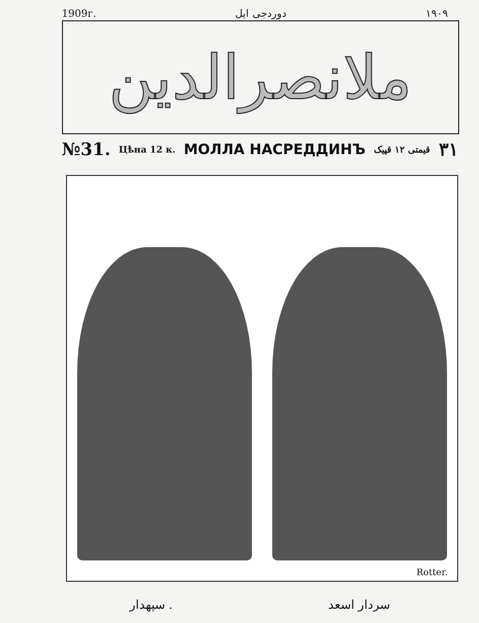1909г. دوردجی ایل ۱۹۰۹
ملانصرالدین
№31. Цѣна 12 к. МОЛЛА НАСРЕДДИНЪ قیمتی ۱۲ قپیک ۳۱
Rotter.
سپهدار . سردار اسعد